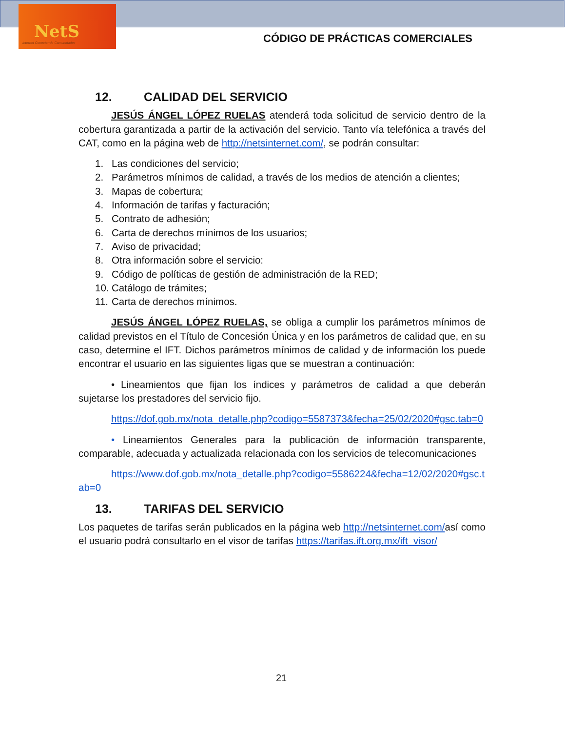NetS
Internet Conectando Comunidades
CÓDIGO DE PRÁCTICAS COMERCIALES
12. CALIDAD DEL SERVICIO
JESÚS ÁNGEL LÓPEZ RUELAS atenderá toda solicitud de servicio dentro de la cobertura garantizada a partir de la activación del servicio. Tanto vía telefónica a través del CAT, como en la página web de http://netsinternet.com/, se podrán consultar:
1. Las condiciones del servicio;
2. Parámetros mínimos de calidad, a través de los medios de atención a clientes;
3. Mapas de cobertura;
4. Información de tarifas y facturación;
5. Contrato de adhesión;
6. Carta de derechos mínimos de los usuarios;
7. Aviso de privacidad;
8. Otra información sobre el servicio:
9. Código de políticas de gestión de administración de la RED;
10. Catálogo de trámites;
11. Carta de derechos mínimos.
JESÚS ÁNGEL LÓPEZ RUELAS, se obliga a cumplir los parámetros mínimos de calidad previstos en el Título de Concesión Única y en los parámetros de calidad que, en su caso, determine el IFT. Dichos parámetros mínimos de calidad y de información los puede encontrar el usuario en las siguientes ligas que se muestran a continuación:
• Lineamientos que fijan los índices y parámetros de calidad a que deberán sujetarse los prestadores del servicio fijo.
https://dof.gob.mx/nota_detalle.php?codigo=5587373&fecha=25/02/2020#gsc.tab=0
• Lineamientos Generales para la publicación de información transparente, comparable, adecuada y actualizada relacionada con los servicios de telecomunicaciones
https://www.dof.gob.mx/nota_detalle.php?codigo=5586224&fecha=12/02/2020#gsc.tab=0
13. TARIFAS DEL SERVICIO
Los paquetes de tarifas serán publicados en la página web http://netsinternet.com/así como el usuario podrá consultarlo en el visor de tarifas https://tarifas.ift.org.mx/ift_visor/
21